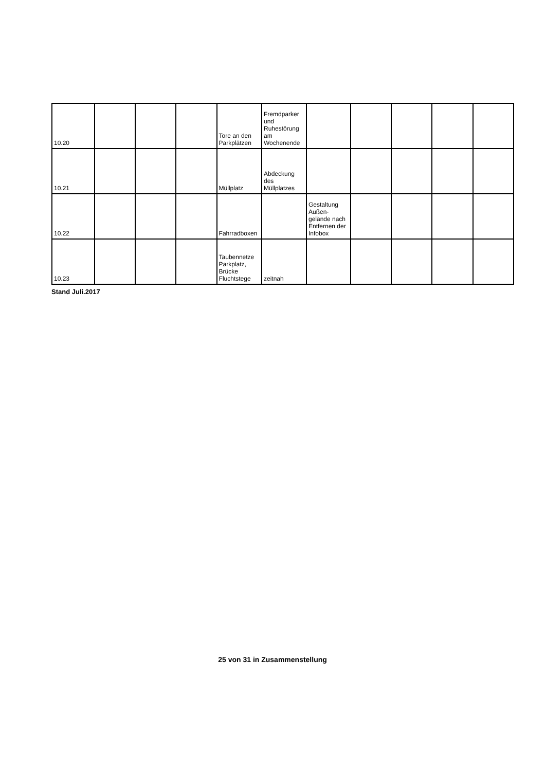| 10.20 | | | | Tore an den Parkplätzen | Fremdparker und Ruhestörung am Wochenende | | | | | |
| 10.21 | | | | Müllplatz | Abdeckung des Müllplatzes | | | | | |
| 10.22 | | | | Fahrradboxen | | Gestaltung Außen-gelände nach Entfernen der Infobox | | | | |
| 10.23 | | | | Taubennetze Parkplatz, Brücke Fluchtstege | zeitnah | | | | | |
Stand Juli.2017
25 von 31 in Zusammenstellung